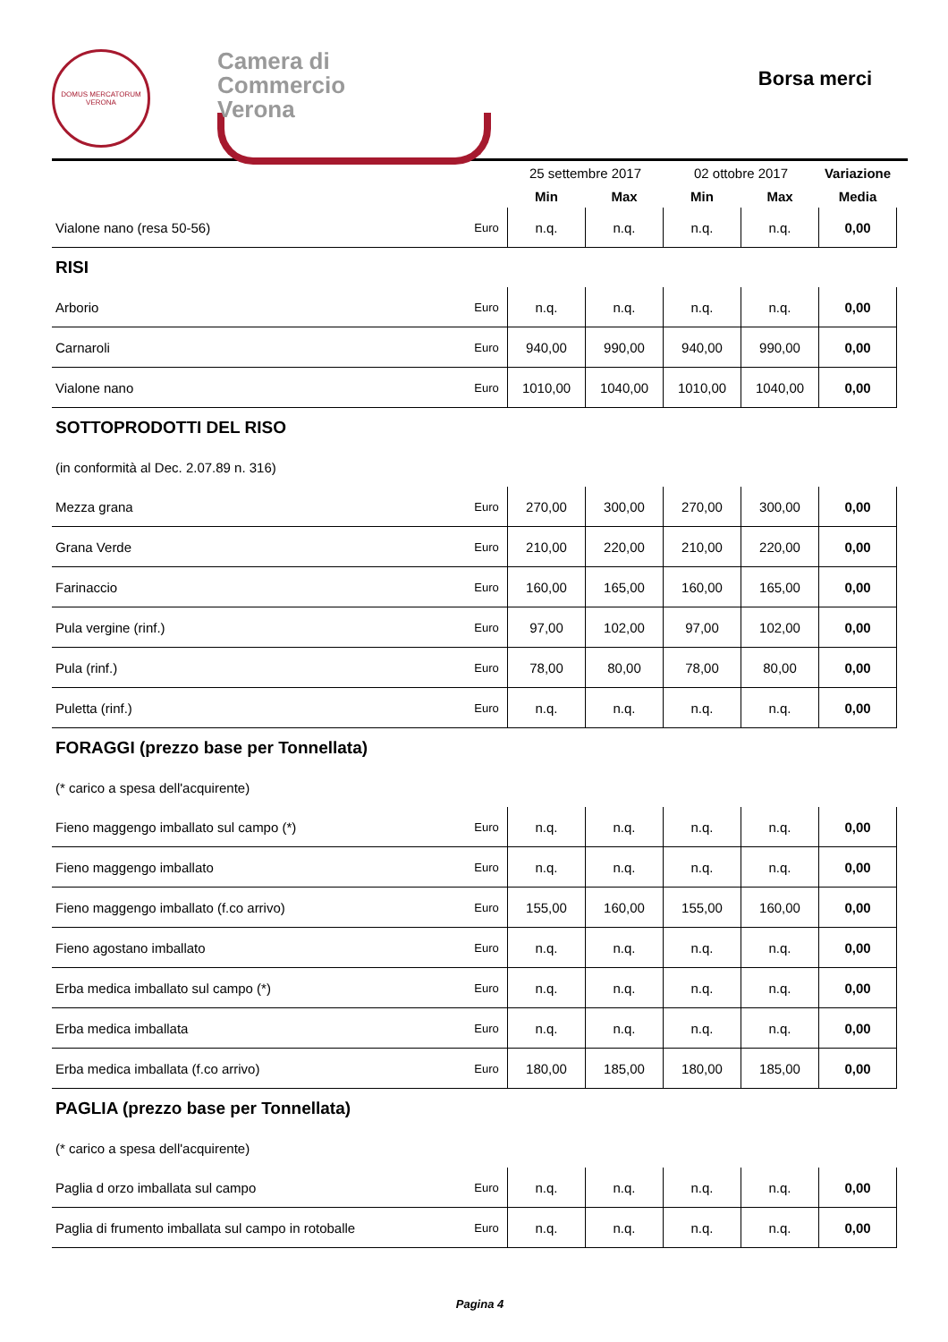DOMUS MERCATORUM
VERONA
Camera di Commercio
Verona
Borsa merci
| | | 25 settembre 2017 | | 02 ottobre 2017 | | Variazione |
| --- | --- | --- | --- | --- | --- | --- |
| | | Min | Max | Min | Max | Media |
| Vialone nano (resa 50-56) | Euro | n.q. | n.q. | n.q. | n.q. | 0,00 |
| RISI | | | | | | |
| Arborio | Euro | n.q. | n.q. | n.q. | n.q. | 0,00 |
| Carnaroli | Euro | 940,00 | 990,00 | 940,00 | 990,00 | 0,00 |
| Vialone nano | Euro | 1010,00 | 1040,00 | 1010,00 | 1040,00 | 0,00 |
| SOTTOPRODOTTI DEL RISO | | | | | | |
| (in conformità al Dec. 2.07.89 n. 316) | | | | | | |
| Mezza grana | Euro | 270,00 | 300,00 | 270,00 | 300,00 | 0,00 |
| Grana Verde | Euro | 210,00 | 220,00 | 210,00 | 220,00 | 0,00 |
| Farinaccio | Euro | 160,00 | 165,00 | 160,00 | 165,00 | 0,00 |
| Pula vergine (rinf.) | Euro | 97,00 | 102,00 | 97,00 | 102,00 | 0,00 |
| Pula (rinf.) | Euro | 78,00 | 80,00 | 78,00 | 80,00 | 0,00 |
| Puletta (rinf.) | Euro | n.q. | n.q. | n.q. | n.q. | 0,00 |
| FORAGGI (prezzo base per Tonnellata) | | | | | | |
| (* carico a spesa dell'acquirente) | | | | | | |
| Fieno maggengo imballato sul campo (*) | Euro | n.q. | n.q. | n.q. | n.q. | 0,00 |
| Fieno maggengo imballato | Euro | n.q. | n.q. | n.q. | n.q. | 0,00 |
| Fieno maggengo imballato (f.co arrivo) | Euro | 155,00 | 160,00 | 155,00 | 160,00 | 0,00 |
| Fieno agostano imballato | Euro | n.q. | n.q. | n.q. | n.q. | 0,00 |
| Erba medica imballato sul campo (*) | Euro | n.q. | n.q. | n.q. | n.q. | 0,00 |
| Erba medica imballata | Euro | n.q. | n.q. | n.q. | n.q. | 0,00 |
| Erba medica imballata (f.co arrivo) | Euro | 180,00 | 185,00 | 180,00 | 185,00 | 0,00 |
| PAGLIA (prezzo base per Tonnellata) | | | | | | |
| (* carico a spesa dell'acquirente) | | | | | | |
| Paglia d orzo imballata sul campo | Euro | n.q. | n.q. | n.q. | n.q. | 0,00 |
| Paglia di frumento imballata sul campo in rotoballe | Euro | n.q. | n.q. | n.q. | n.q. | 0,00 |
Pagina 4